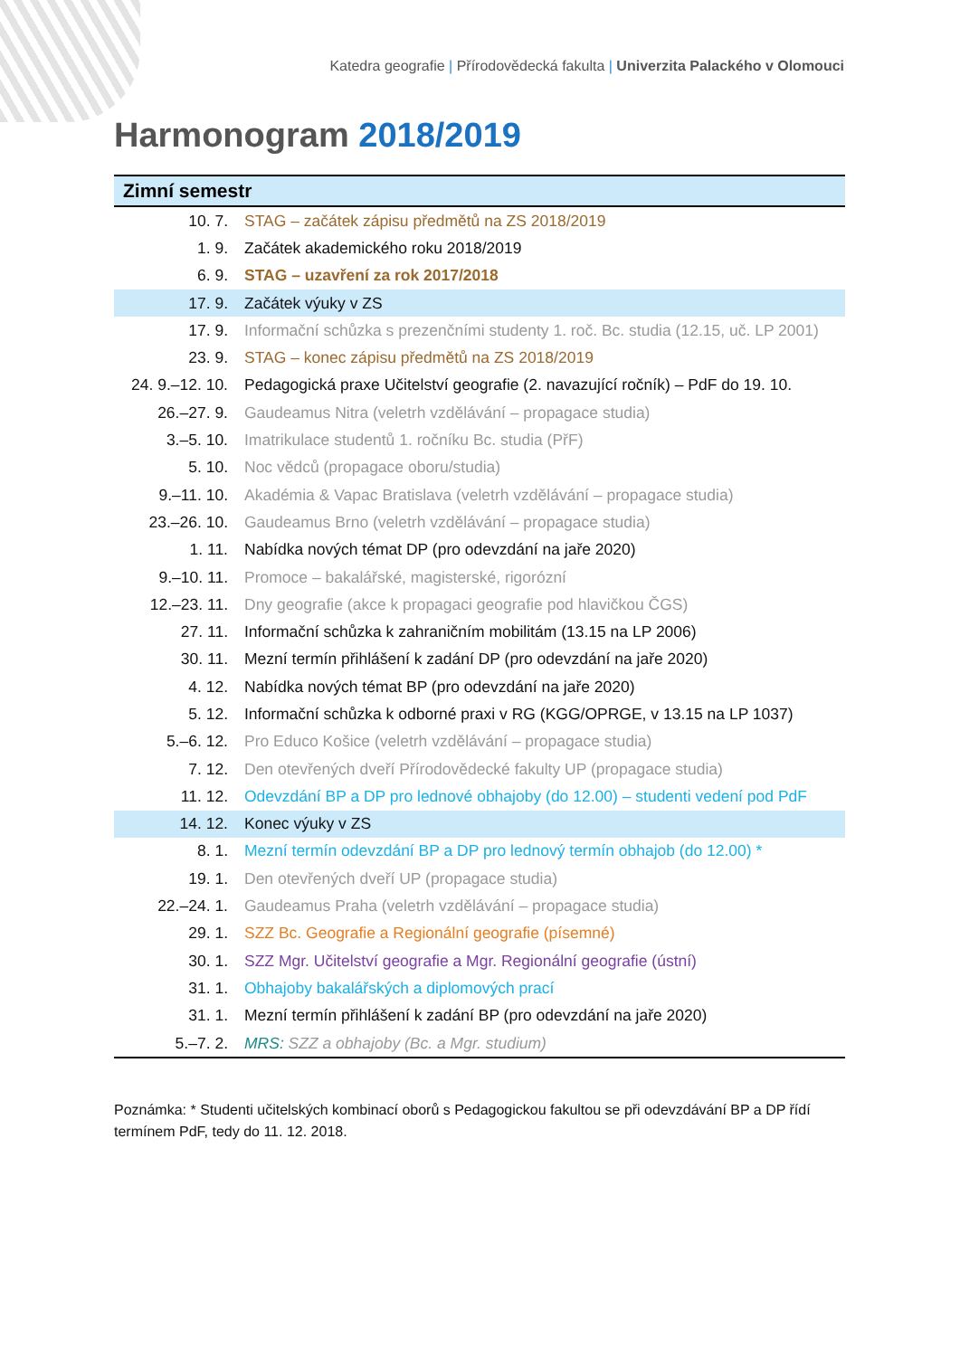Katedra geografie | Přírodovědecká fakulta | Univerzita Palackého v Olomouci
Harmonogram 2018/2019
| Zimní semestr | |
| --- | --- |
| 10. 7. | STAG – začátek zápisu předmětů na ZS 2018/2019 |
| 1. 9. | Začátek akademického roku 2018/2019 |
| 6. 9. | STAG – uzavření za rok 2017/2018 |
| 17. 9. | Začátek výuky v ZS |
| 17. 9. | Informační schůzka s prezenčními studenty 1. roč. Bc. studia (12.15, uč. LP 2001) |
| 23. 9. | STAG – konec zápisu předmětů na ZS 2018/2019 |
| 24. 9.–12. 10. | Pedagogická praxe Učitelství geografie (2. navazující ročník) – PdF do 19. 10. |
| 26.–27. 9. | Gaudeamus Nitra (veletrh vzdělávání – propagace studia) |
| 3.–5. 10. | Imatrikulace studentů 1. ročníku Bc. studia (PřF) |
| 5. 10. | Noc vědců (propagace oboru/studia) |
| 9.–11. 10. | Akadémia & Vapac Bratislava (veletrh vzdělávání – propagace studia) |
| 23.–26. 10. | Gaudeamus Brno (veletrh vzdělávání – propagace studia) |
| 1. 11. | Nabídka nových témat DP (pro odevzdání na jaře 2020) |
| 9.–10. 11. | Promoce – bakalářské, magisterské, rigorózní |
| 12.–23. 11. | Dny geografie (akce k propagaci geografie pod hlavičkou ČGS) |
| 27. 11. | Informační schůzka k zahraničním mobilitám (13.15 na LP 2006) |
| 30. 11. | Mezní termín přihlášení k zadání DP (pro odevzdání na jaře 2020) |
| 4. 12. | Nabídka nových témat BP (pro odevzdání na jaře 2020) |
| 5. 12. | Informační schůzka k odborné praxi v RG (KGG/OPRGE, v 13.15 na LP 1037) |
| 5.–6. 12. | Pro Educo Košice (veletrh vzdělávání – propagace studia) |
| 7. 12. | Den otevřených dveří Přírodovědecké fakulty UP (propagace studia) |
| 11. 12. | Odevzdání BP a DP pro lednové obhajoby (do 12.00) – studenti vedení pod PdF |
| 14. 12. | Konec výuky v ZS |
| 8. 1. | Mezní termín odevzdání BP a DP pro lednový termín obhajob (do 12.00) * |
| 19. 1. | Den otevřených dveří UP (propagace studia) |
| 22.–24. 1. | Gaudeamus Praha (veletrh vzdělávání – propagace studia) |
| 29. 1. | SZZ Bc. Geografie a Regionální geografie (písemné) |
| 30. 1. | SZZ Mgr. Učitelství geografie a Mgr. Regionální geografie (ústní) |
| 31. 1. | Obhajoby bakalářských a diplomových prací |
| 31. 1. | Mezní termín přihlášení k zadání BP (pro odevzdání na jaře 2020) |
| 5.–7. 2. | MRS: SZZ a obhajoby (Bc. a Mgr. studium) |
Poznámka: * Studenti učitelských kombinací oborů s Pedagogickou fakultou se při odevzdávání BP a DP řídí termínem PdF, tedy do 11. 12. 2018.